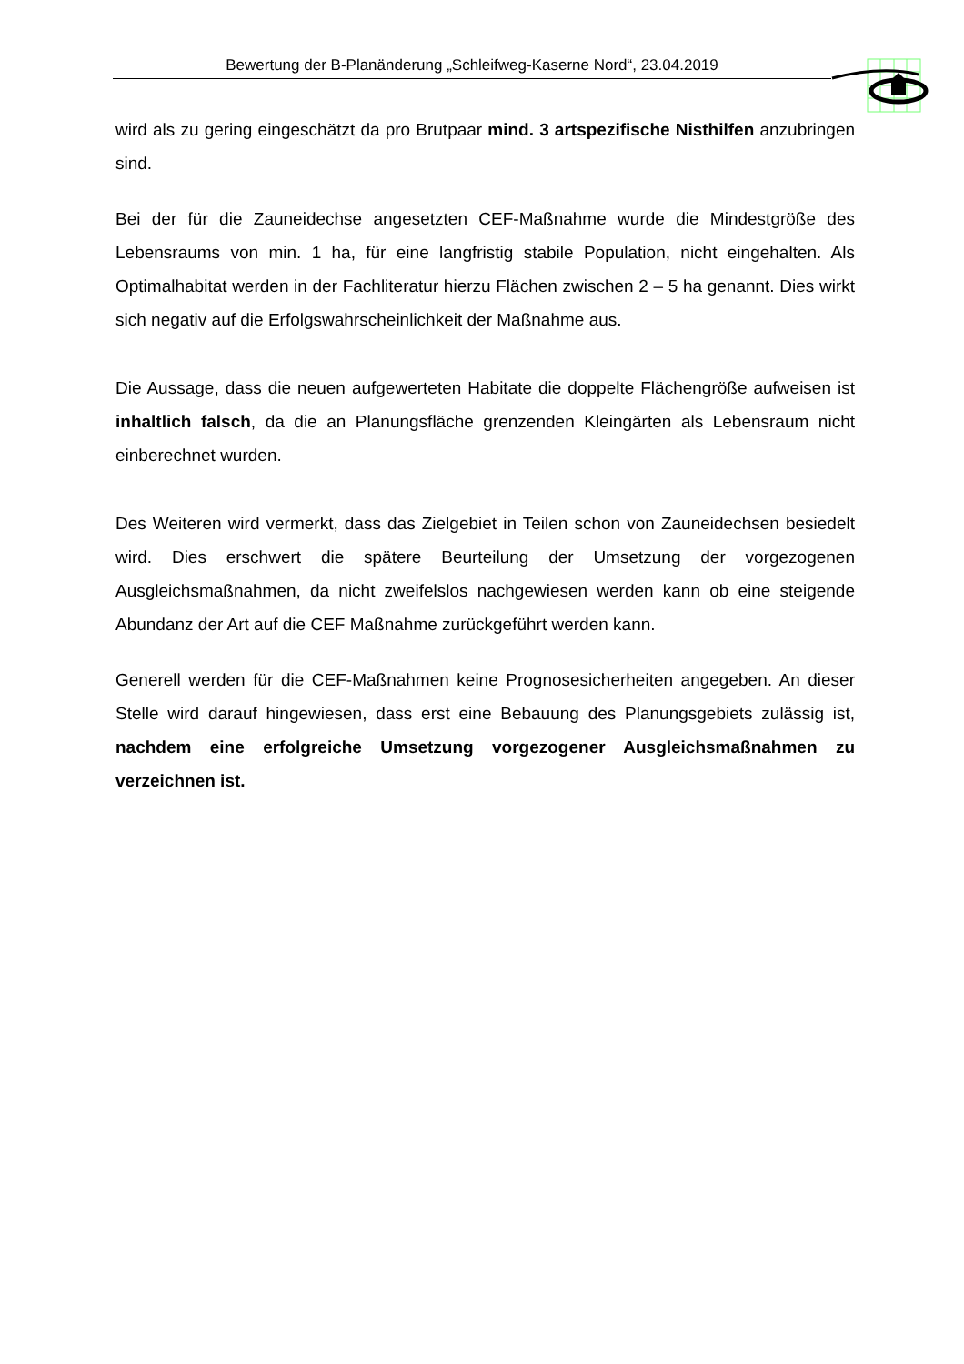Bewertung der B-Planänderung „Schleifweg-Kaserne Nord“, 23.04.2019
wird als zu gering eingeschätzt da pro Brutpaar mind. 3 artspezifische Nisthilfen anzubringen sind.
Bei der für die Zauneidechse angesetzten CEF-Maßnahme wurde die Mindestgröße des Lebensraums von min. 1 ha, für eine langfristig stabile Population, nicht eingehalten. Als Optimalhabitat werden in der Fachliteratur hierzu Flächen zwischen 2 – 5 ha genannt. Dies wirkt sich negativ auf die Erfolgswahrscheinlichkeit der Maßnahme aus.
Die Aussage, dass die neuen aufgewerteten Habitate die doppelte Flächengröße aufweisen ist inhaltlich falsch, da die an Planungsfläche grenzenden Kleingärten als Lebensraum nicht einberechnet wurden.
Des Weiteren wird vermerkt, dass das Zielgebiet in Teilen schon von Zauneidechsen besiedelt wird. Dies erschwert die spätere Beurteilung der Umsetzung der vorgezogenen Ausgleichsmaßnahmen, da nicht zweifelslos nachgewiesen werden kann ob eine steigende Abundanz der Art auf die CEF Maßnahme zurückgeführt werden kann.
Generell werden für die CEF-Maßnahmen keine Prognosesicherheiten angegeben. An dieser Stelle wird darauf hingewiesen, dass erst eine Bebauung des Planungsgebiets zulässig ist, nachdem eine erfolgreiche Umsetzung vorgezogener Ausgleichsmaßnahmen zu verzeichnen ist.